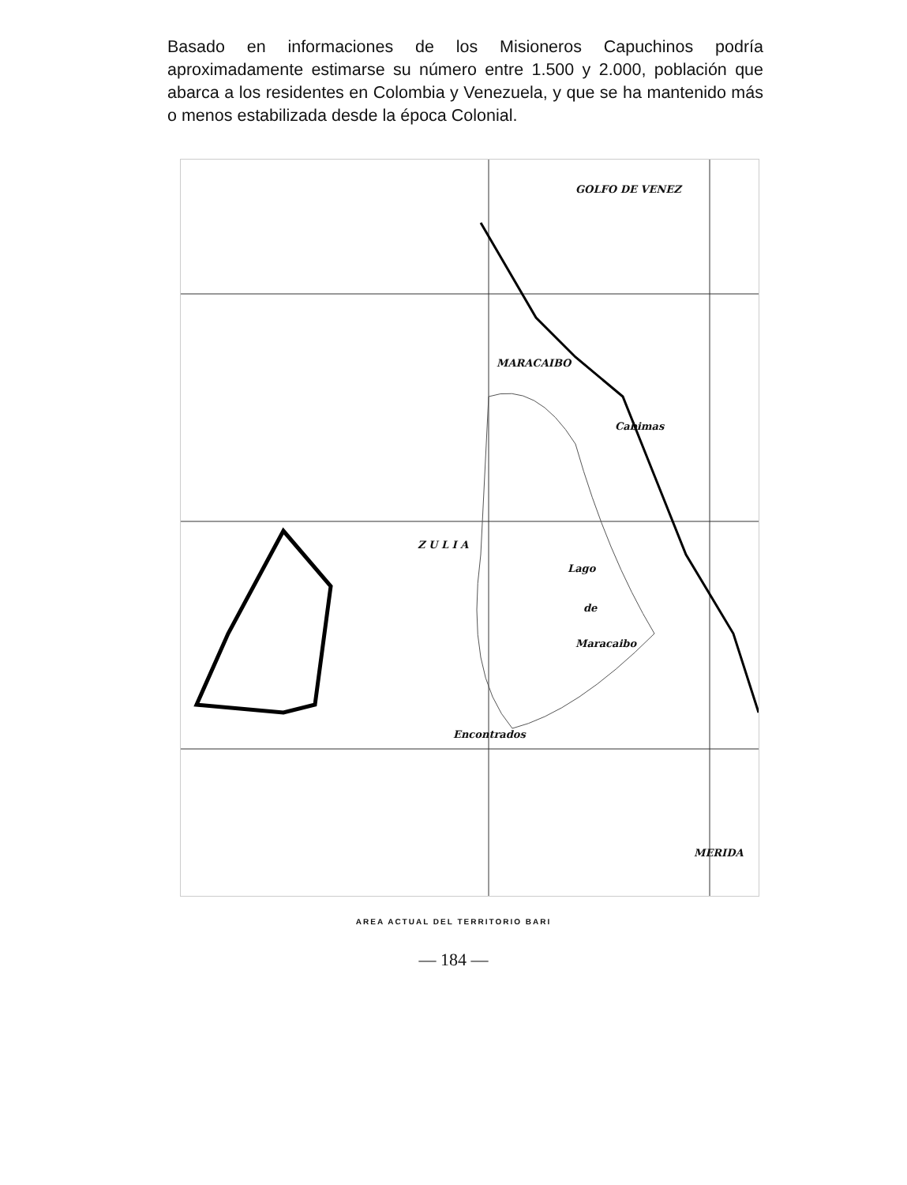Basado en informaciones de los Misioneros Capuchinos podría aproximadamente estimarse su número entre 1.500 y 2.000, población que abarca a los residentes en Colombia y Venezuela, y que se ha mantenido más o menos estabilizada desde la época Colonial.
GOLFO DE VENEZ
MARACAIBO
Cabimas
Lago
de
Maracaibo
Z U L I A
Encontrados
MERIDA
AREA ACTUAL DEL TERRITORIO BARI
— 184 —